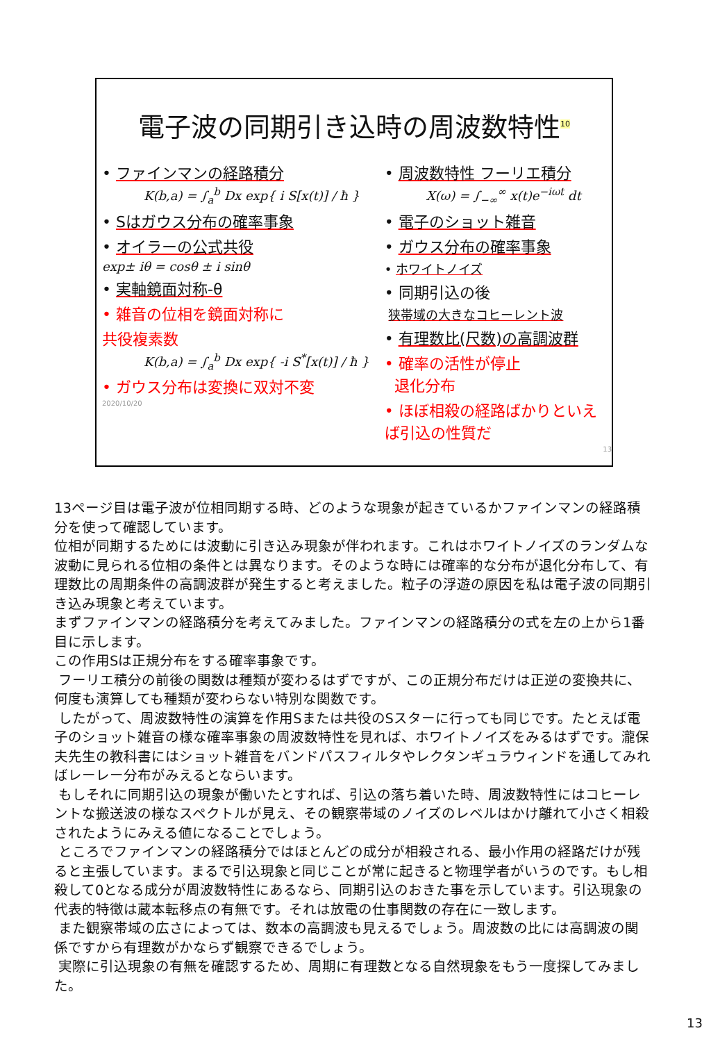電子波の同期引き込時の周波数特性<sup>10</sup>
• ファインマンの経路積分
K(b,a) = ∫<sub>a</sub><sup>b</sup> Dx exp{ i S[x(t)] / ħ }
• Sはガウス分布の確率事象
• オイラーの公式共役
exp± iθ = cosθ ± i sinθ
• 実軸鏡面対称-θ
• 雑音の位相を鏡面対称に
共役複素数
K(b,a) = ∫<sub>a</sub><sup>b</sup> Dx exp{ -i S<sup>*</sup>[x(t)] / ħ }
• ガウス分布は変換に双対不変
2020/10/20
• 周波数特性 フーリエ積分
X(ω) = ∫<sub>−∞</sub><sup>∞</sup> x(t)e<sup>−iωt</sup> dt
• 電子のショット雑音
• ガウス分布の確率事象
• ホワイトノイズ
• 同期引込の後
狭帯域の大きなコヒーレント波
• 有理数比(尺数)の高調波群
• 確率の活性が停止
退化分布
• ほぼ相殺の経路ばかりといえば引込の性質だ
13
13ページ目は電子波が位相同期する時、どのような現象が起きているかファインマンの経路積分を使って確認しています。
位相が同期するためには波動に引き込み現象が伴われます。これはホワイトノイズのランダムな波動に見られる位相の条件とは異なります。そのような時には確率的な分布が退化分布して、有理数比の周期条件の高調波群が発生すると考えました。粒子の浮遊の原因を私は電子波の同期引き込み現象と考えています。
まずファインマンの経路積分を考えてみました。ファインマンの経路積分の式を左の上から1番目に示します。
この作用Sは正規分布をする確率事象です。
フーリエ積分の前後の関数は種類が変わるはずですが、この正規分布だけは正逆の変換共に、何度も演算しても種類が変わらない特別な関数です。
したがって、周波数特性の演算を作用Sまたは共役のSスターに行っても同じです。たとえば電子のショット雑音の様な確率事象の周波数特性を見れば、ホワイトノイズをみるはずです。瀧保夫先生の教科書にはショット雑音をバンドパスフィルタやレクタンギュラウィンドを通してみればレーレー分布がみえるとならいます。
もしそれに同期引込の現象が働いたとすれば、引込の落ち着いた時、周波数特性にはコヒーレントな搬送波の様なスペクトルが見え、その観察帯域のノイズのレベルはかけ離れて小さく相殺されたようにみえる値になることでしょう。
ところでファインマンの経路積分ではほとんどの成分が相殺される、最小作用の経路だけが残ると主張しています。まるで引込現象と同じことが常に起きると物理学者がいうのです。もし相殺して0となる成分が周波数特性にあるなら、同期引込のおきた事を示しています。引込現象の代表的特徴は蔵本転移点の有無です。それは放電の仕事関数の存在に一致します。
また観察帯域の広さによっては、数本の高調波も見えるでしょう。周波数の比には高調波の関係ですから有理数がかならず観察できるでしょう。
実際に引込現象の有無を確認するため、周期に有理数となる自然現象をもう一度探してみました。
13